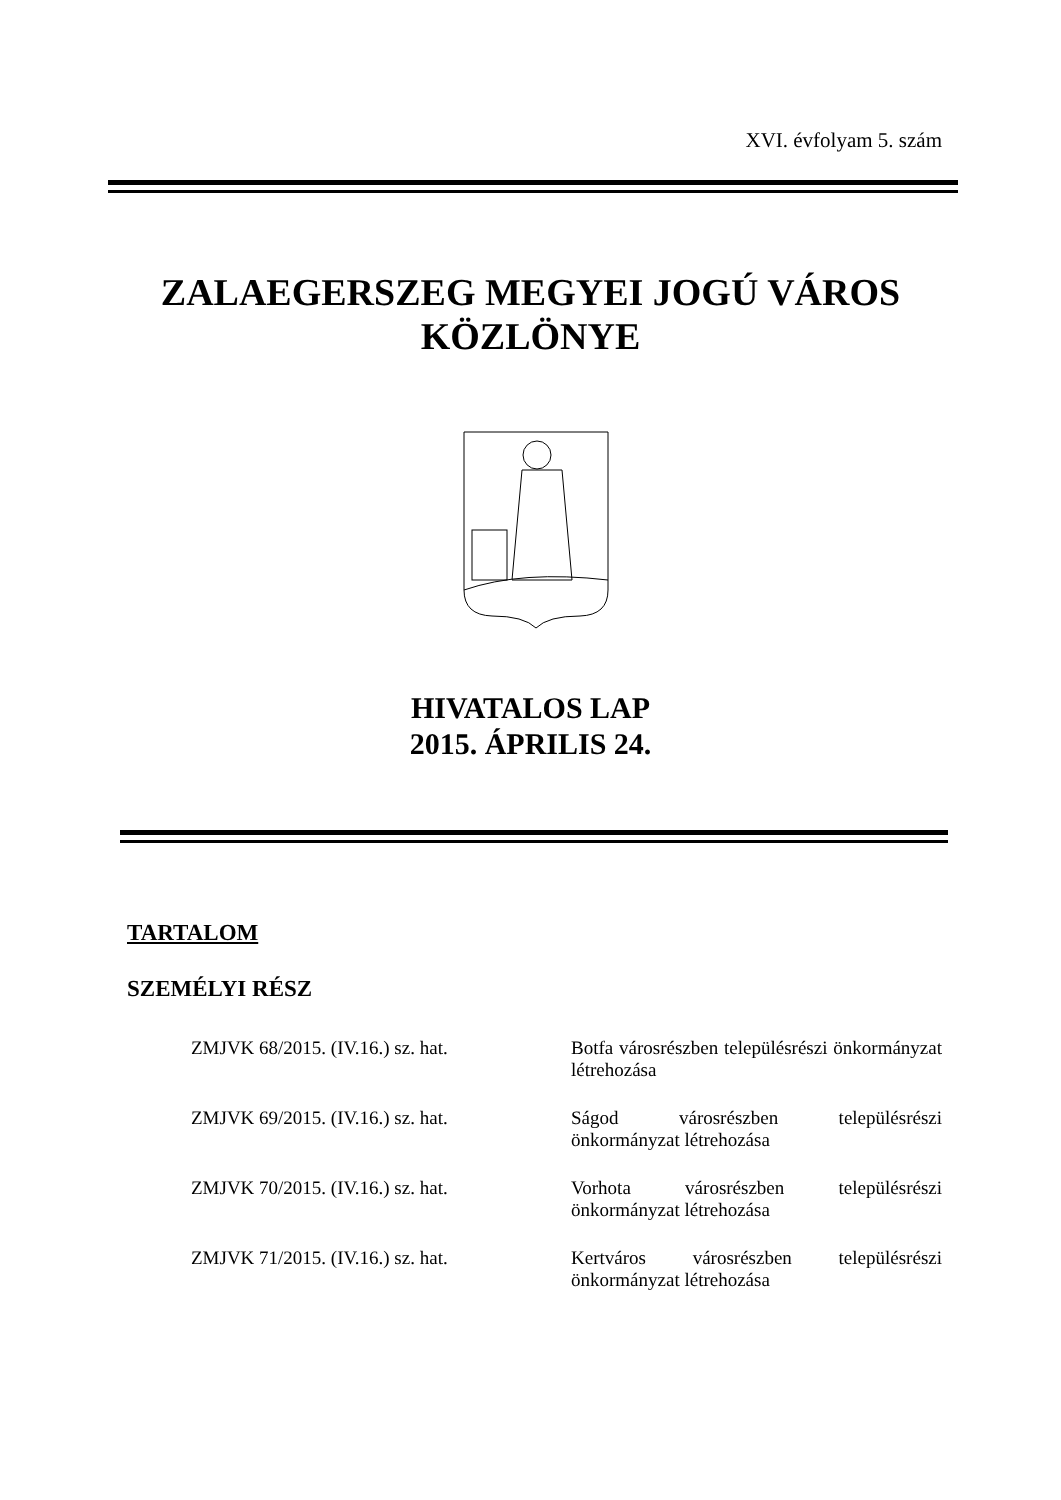XVI. évfolyam 5. szám
ZALAEGERSZEG MEGYEI JOGÚ VÁROS
KÖZLÖNYE
HIVATALOS LAP
2015. ÁPRILIS 24.
TARTALOM
SZEMÉLYI RÉSZ
ZMJVK 68/2015. (IV.16.) sz. hat. Botfa városrészben településrészi önkormányzat létrehozása
ZMJVK 69/2015. (IV.16.) sz. hat. Ságod városrészben településrészi önkormányzat létrehozása
ZMJVK 70/2015. (IV.16.) sz. hat. Vorhota városrészben településrészi önkormányzat létrehozása
ZMJVK 71/2015. (IV.16.) sz. hat. Kertváros városrészben településrészi önkormányzat létrehozása